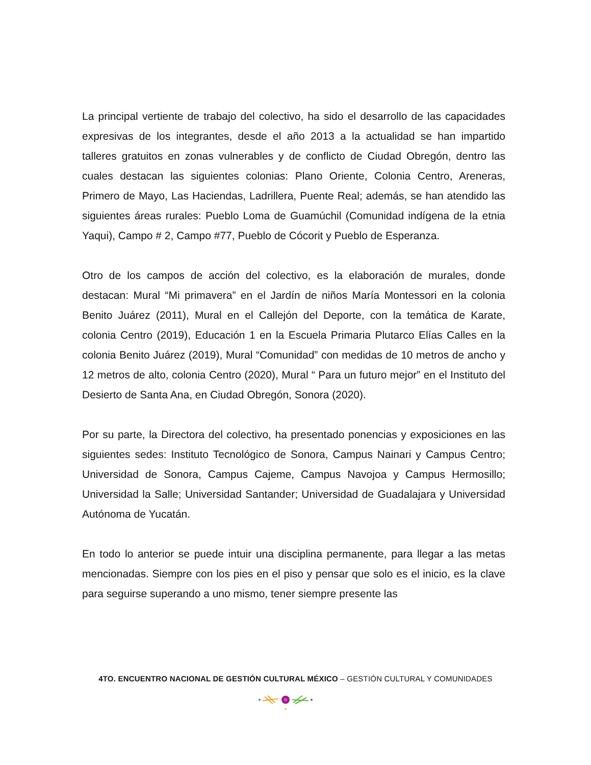La principal vertiente de trabajo del colectivo, ha sido el desarrollo de las capacidades expresivas de los integrantes, desde el año 2013 a la actualidad se han impartido talleres gratuitos en zonas vulnerables y de conflicto de Ciudad Obregón, dentro las cuales destacan las siguientes colonias: Plano Oriente, Colonia Centro, Areneras, Primero de Mayo, Las Haciendas, Ladrillera, Puente Real; además, se han atendido las siguientes áreas rurales: Pueblo Loma de Guamúchil (Comunidad indígena de la etnia Yaqui), Campo # 2, Campo #77, Pueblo de Cócorit y Pueblo de Esperanza.
Otro de los campos de acción del colectivo, es la elaboración de murales, donde destacan: Mural “Mi primavera” en el Jardín de niños María Montessori en la colonia Benito Juárez (2011), Mural en el Callejón del Deporte, con la temática de Karate, colonia Centro (2019), Educación 1 en la Escuela Primaria Plutarco Elías Calles en la colonia Benito Juárez (2019), Mural “Comunidad” con medidas de 10 metros de ancho y 12 metros de alto, colonia Centro (2020), Mural “ Para un futuro mejor” en el Instituto del Desierto de Santa Ana, en Ciudad Obregón, Sonora (2020).
Por su parte, la Directora del colectivo, ha presentado ponencias y exposiciones en las siguientes sedes: Instituto Tecnológico de Sonora, Campus Nainari y Campus Centro; Universidad de Sonora, Campus Cajeme, Campus Navojoa y Campus Hermosillo; Universidad la Salle; Universidad Santander; Universidad de Guadalajara y Universidad Autónoma de Yucatán.
En todo lo anterior se puede intuir una disciplina permanente, para llegar a las metas mencionadas. Siempre con los pies en el piso y pensar que solo es el inicio, es la clave para seguirse superando a uno mismo, tener siempre presente las
4TO. ENCUENTRO NACIONAL DE GESTIÓN CULTURAL MÉXICO – GESTIÓN CULTURAL Y COMUNIDADES